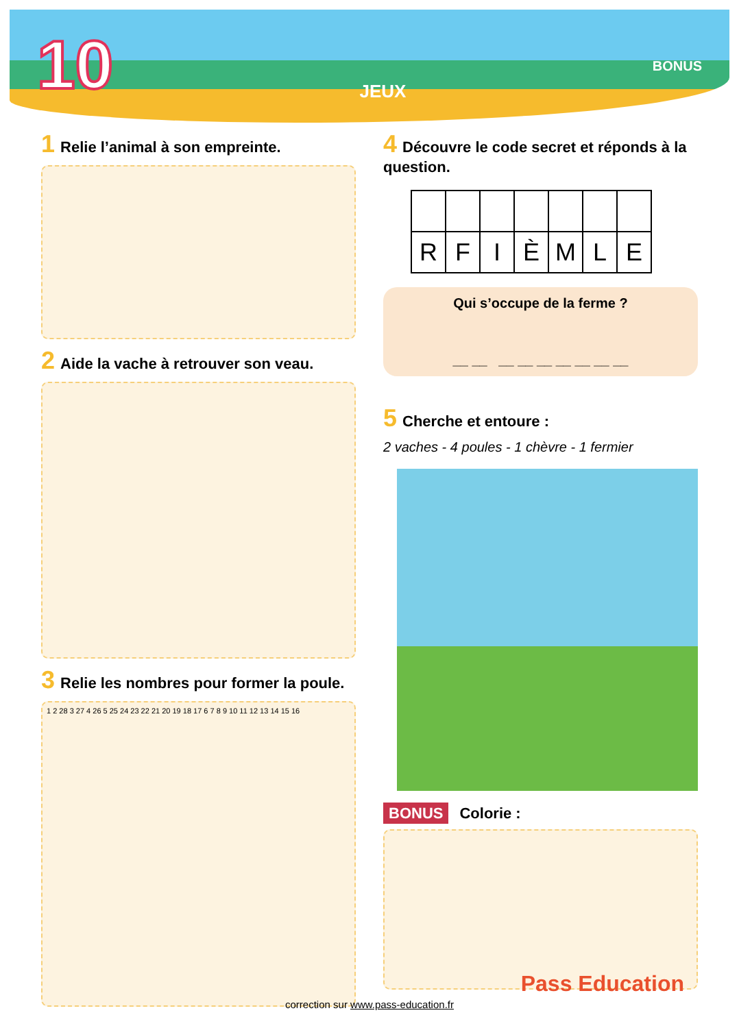10 JEUX BONUS
1 Relie l’animal à son empreinte.
2 Aide la vache à retrouver son veau.
3 Relie les nombres pour former la poule.
1 2 28 3 27 4 26 5 25 24 23 22 21 20 19 18 17 6 7 8 9 10 11 12 13 14 15 16
4 Découvre le code secret et réponds à la question.
| R | F | I | È | M | L | E |
Qui s’occupe de la ferme ?
__ __ __ __ __ __ __ __ __
5 Cherche et entoure :
2 vaches - 4 poules - 1 chèvre - 1 fermier
BONUS Colorie :
correction sur www.pass-education.fr
Pass Education